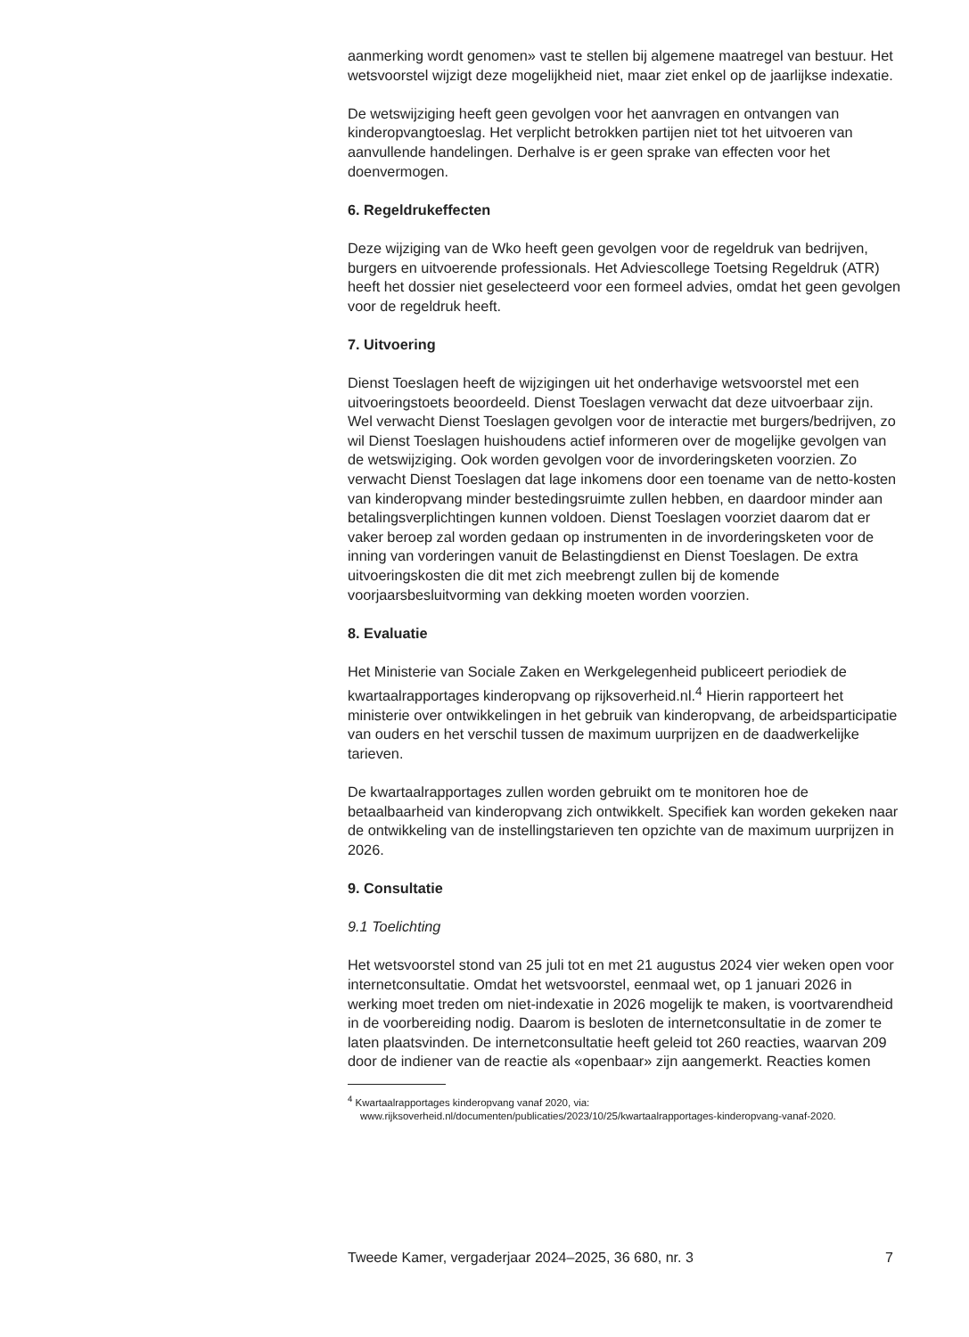aanmerking wordt genomen» vast te stellen bij algemene maatregel van bestuur. Het wetsvoorstel wijzigt deze mogelijkheid niet, maar ziet enkel op de jaarlijkse indexatie.
De wetswijziging heeft geen gevolgen voor het aanvragen en ontvangen van kinderopvangtoeslag. Het verplicht betrokken partijen niet tot het uitvoeren van aanvullende handelingen. Derhalve is er geen sprake van effecten voor het doenvermogen.
6. Regeldrukeffecten
Deze wijziging van de Wko heeft geen gevolgen voor de regeldruk van bedrijven, burgers en uitvoerende professionals. Het Adviescollege Toetsing Regeldruk (ATR) heeft het dossier niet geselecteerd voor een formeel advies, omdat het geen gevolgen voor de regeldruk heeft.
7. Uitvoering
Dienst Toeslagen heeft de wijzigingen uit het onderhavige wetsvoorstel met een uitvoeringstoets beoordeeld. Dienst Toeslagen verwacht dat deze uitvoerbaar zijn. Wel verwacht Dienst Toeslagen gevolgen voor de interactie met burgers/bedrijven, zo wil Dienst Toeslagen huishoudens actief informeren over de mogelijke gevolgen van de wetswijziging. Ook worden gevolgen voor de invorderingsketen voorzien. Zo verwacht Dienst Toeslagen dat lage inkomens door een toename van de netto-kosten van kinderopvang minder bestedingsruimte zullen hebben, en daardoor minder aan betalingsverplichtingen kunnen voldoen. Dienst Toeslagen voorziet daarom dat er vaker beroep zal worden gedaan op instrumenten in de invorderingsketen voor de inning van vorderingen vanuit de Belastingdienst en Dienst Toeslagen. De extra uitvoeringskosten die dit met zich meebrengt zullen bij de komende voorjaarsbesluitvorming van dekking moeten worden voorzien.
8. Evaluatie
Het Ministerie van Sociale Zaken en Werkgelegenheid publiceert periodiek de kwartaalrapportages kinderopvang op rijksoverheid.nl.<sup>4</sup> Hierin rapporteert het ministerie over ontwikkelingen in het gebruik van kinderopvang, de arbeidsparticipatie van ouders en het verschil tussen de maximum uurprijzen en de daadwerkelijke tarieven.
De kwartaalrapportages zullen worden gebruikt om te monitoren hoe de betaalbaarheid van kinderopvang zich ontwikkelt. Specifiek kan worden gekeken naar de ontwikkeling van de instellingstarieven ten opzichte van de maximum uurprijzen in 2026.
9. Consultatie
9.1 Toelichting
Het wetsvoorstel stond van 25 juli tot en met 21 augustus 2024 vier weken open voor internetconsultatie. Omdat het wetsvoorstel, eenmaal wet, op 1 januari 2026 in werking moet treden om niet-indexatie in 2026 mogelijk te maken, is voortvarendheid in de voorbereiding nodig. Daarom is besloten de internetconsultatie in de zomer te laten plaatsvinden. De internetconsultatie heeft geleid tot 260 reacties, waarvan 209 door de indiener van de reactie als «openbaar» zijn aangemerkt. Reacties komen
<sup>4</sup> Kwartaalrapportages kinderopvang vanaf 2020, via: www.rijksoverheid.nl/documenten/publicaties/2023/10/25/kwartaalrapportages-kinderopvang-vanaf-2020.
Tweede Kamer, vergaderjaar 2024–2025, 36 680, nr. 3 7